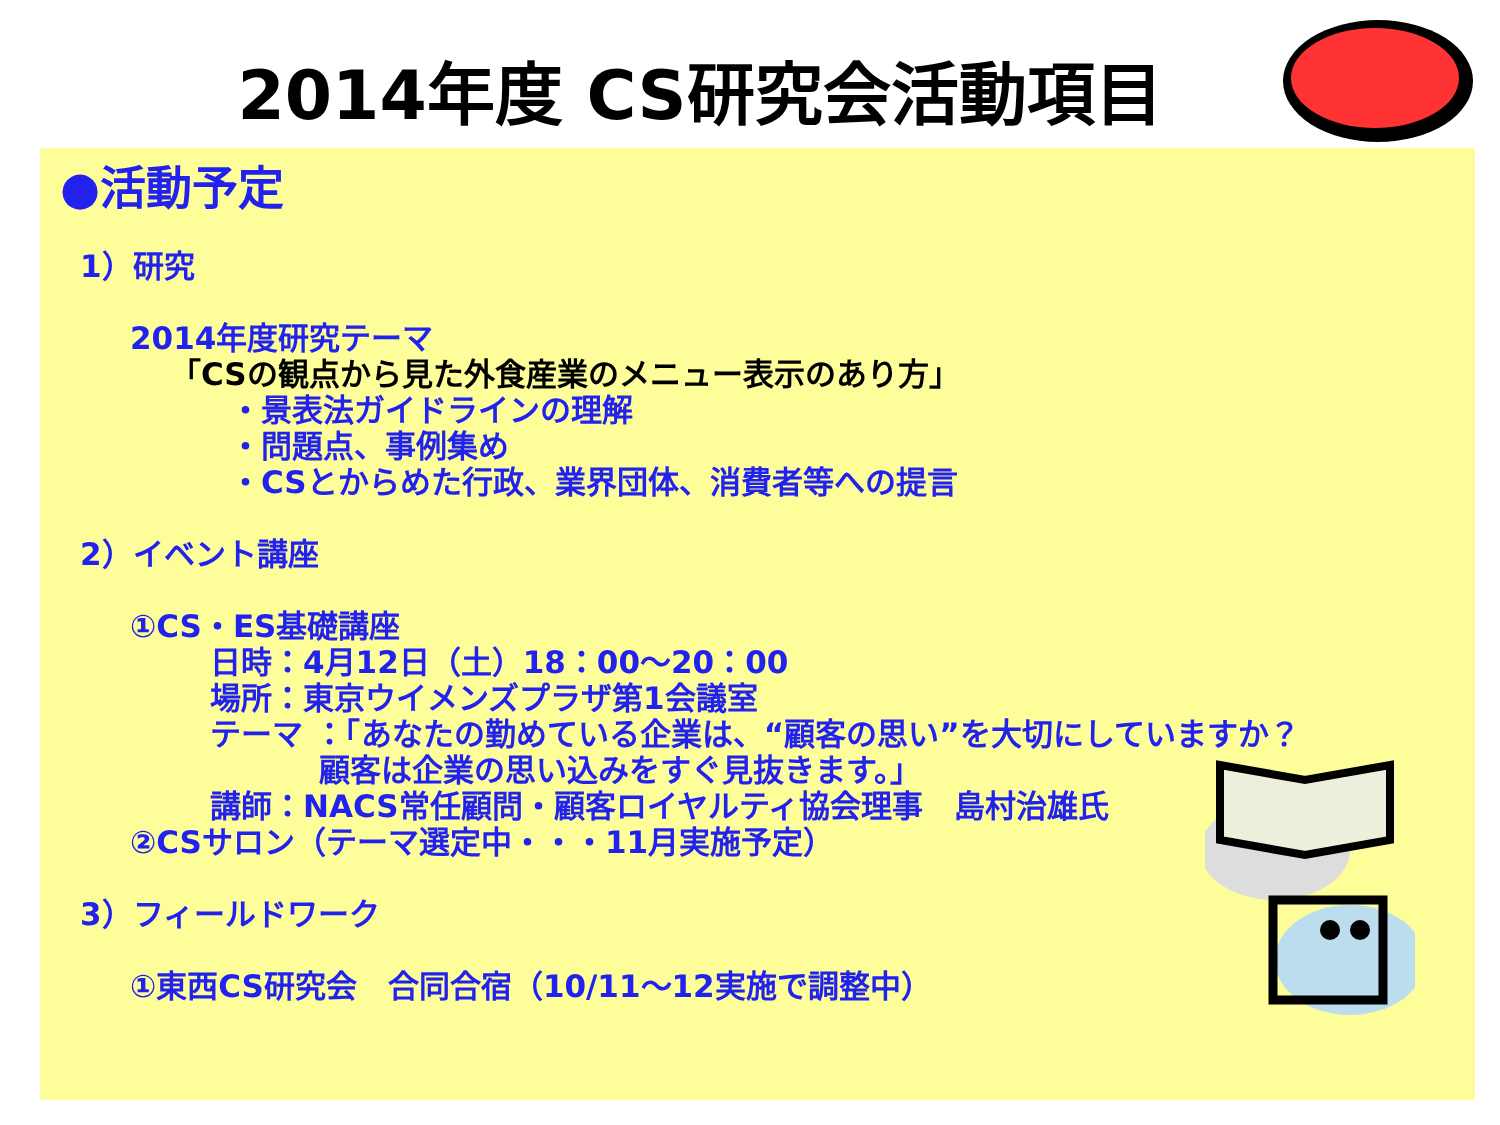2014年度 CS研究会活動項目
●活動予定
1）研究
2014年度研究テーマ
「CSの観点から見た外食産業のメニュー表示のあり方」
・景表法ガイドラインの理解
・問題点、事例集め
・CSとからめた行政、業界団体、消費者等への提言
2）イベント講座
①CS・ES基礎講座
日時：4月12日（土）18：00～20：00
場所：東京ウイメンズプラザ第1会議室
テーマ ：「あなたの勤めている企業は、“顧客の思い”を大切にしていますか？
    顧客は企業の思い込みをすぐ見抜きます。」
講師：NACS常任顧問・顧客ロイヤルティ協会理事　島村治雄氏
②CSサロン（テーマ選定中・・・11月実施予定）
3）フィールドワーク
①東西CS研究会　合同合宿（10/11～12実施で調整中）